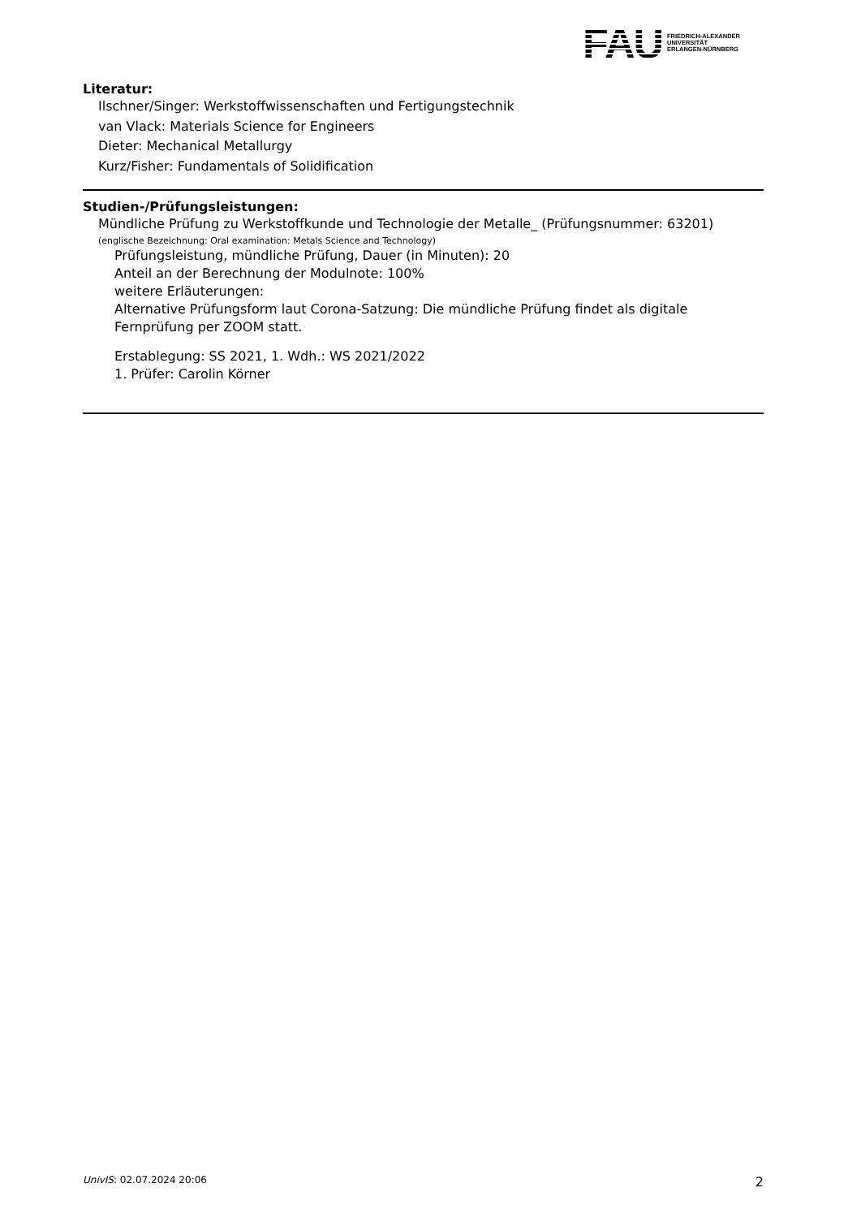FAU
FRIEDRICH-ALEXANDER
UNIVERSITÄT
ERLANGEN-NÜRNBERG
Literatur:
Ilschner/Singer: Werkstoffwissenschaften und Fertigungstechnik
van Vlack: Materials Science for Engineers
Dieter: Mechanical Metallurgy
Kurz/Fisher: Fundamentals of Solidification
Studien-/Prüfungsleistungen:
Mündliche Prüfung zu Werkstoffkunde und Technologie der Metalle_ (Prüfungsnummer: 63201)
(englische Bezeichnung: Oral examination: Metals Science and Technology)
Prüfungsleistung, mündliche Prüfung, Dauer (in Minuten): 20
Anteil an der Berechnung der Modulnote: 100%
weitere Erläuterungen:
Alternative Prüfungsform laut Corona-Satzung: Die mündliche Prüfung findet als digitale Fernprüfung per ZOOM statt.
Erstablegung: SS 2021, 1. Wdh.: WS 2021/2022
1. Prüfer: Carolin Körner
UnivIS: 02.07.2024 20:06 2